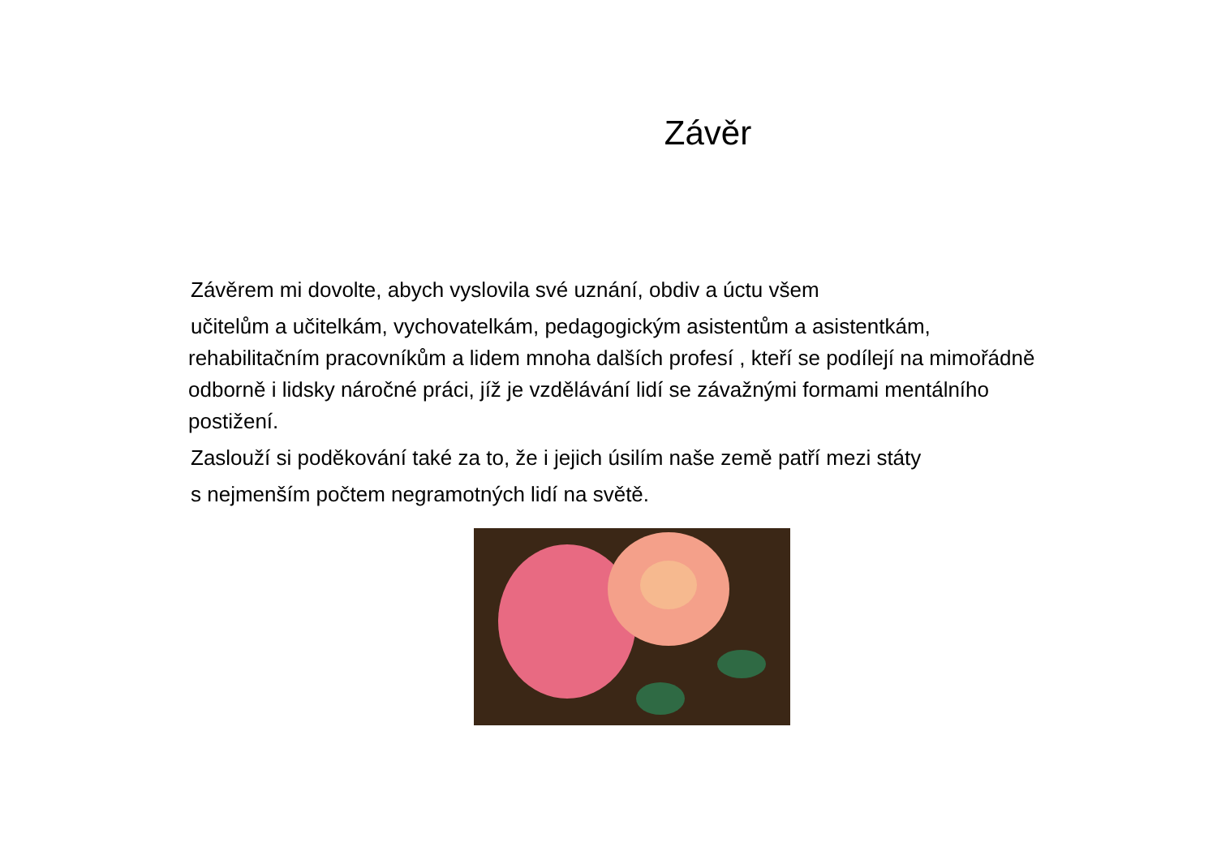Závěr
Závěrem mi dovolte, abych vyslovila své uznání, obdiv a úctu všem
učitelům a učitelkám, vychovatelkám, pedagogickým asistentům a asistentkám,
rehabilitačním pracovníkům a lidem mnoha dalších profesí , kteří se podílejí na mimořádně odborně i lidsky náročné práci, jíž je vzdělávání lidí se závažnými formami mentálního postižení.
Zaslouží si poděkování také za to, že i jejich úsilím naše země patří mezi státy
s nejmenším počtem negramotných lidí na světě.